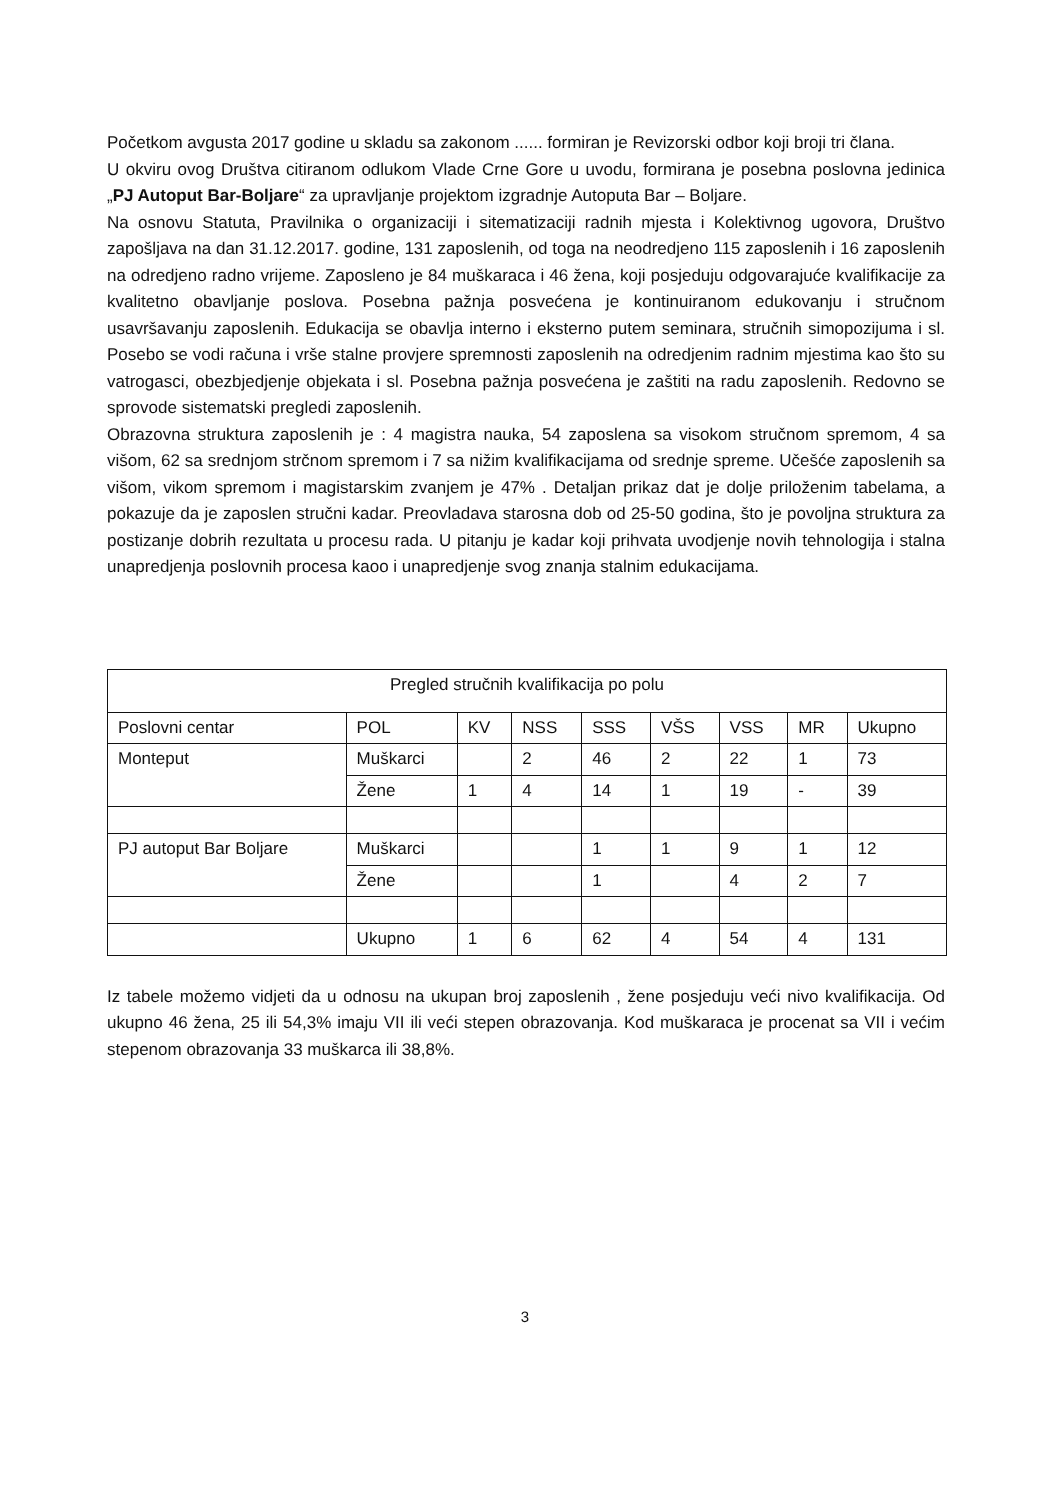Početkom avgusta 2017 godine u skladu sa zakonom ...... formiran je Revizorski odbor koji broji tri člana.
U okviru ovog Društva citiranom odlukom Vlade Crne Gore u uvodu, formirana je posebna poslovna jedinica „PJ Autoput Bar-Boljare“ za upravljanje projektom izgradnje Autoputa Bar – Boljare.
Na osnovu Statuta, Pravilnika o organizaciji i sitematizaciji radnih mjesta i Kolektivnog ugovora, Društvo zapošljava na dan 31.12.2017. godine, 131 zaposlenih, od toga na neodredjeno 115 zaposlenih i 16 zaposlenih na odredjeno radno vrijeme. Zaposleno je 84 muškaraca i 46 žena, koji posjeduju odgovarajuće kvalifikacije za kvalitetno obavljanje poslova. Posebna pažnja posvećena je kontinuiranom edukovanju i stručnom usavršavanju zaposlenih. Edukacija se obavlja interno i eksterno putem seminara, stručnih simopozijuma i sl. Posebo se vodi računa i vrše stalne provjere spremnosti zaposlenih na odredjenim radnim mjestima kao što su vatrogasci, obezbjedjenje objekata i sl. Posebna pažnja posvećena je zaštiti na radu zaposlenih. Redovno se sprovode sistematski pregledi zaposlenih.
Obrazovna struktura zaposlenih je : 4 magistra nauka, 54 zaposlena sa visokom stručnom spremom, 4 sa višom, 62 sa srednjom strčnom spremom i 7 sa nižim kvalifikacijama od srednje spreme. Učešće zaposlenih sa višom, vikom spremom i magistarskim zvanjem je 47% . Detaljan prikaz dat je dolje priloženim tabelama, a pokazuje da je zaposlen stručni kadar. Preovladava starosna dob od 25-50 godina, što je povoljna struktura za postizanje dobrih rezultata u procesu rada. U pitanju je kadar koji prihvata uvodjenje novih tehnologija i stalna unapredjenja poslovnih procesa kaoo i unapredjenje svog znanja stalnim edukacijama.
| Pregled stručnih kvalifikacija po polu | | | | | | | | |
| Poslovni centar | POL | KV | NSS | SSS | VŠS | VSS | MR | Ukupno |
| Monteput | Muškarci | | 2 | 46 | 2 | 22 | 1 | 73 |
| | Žene | 1 | 4 | 14 | 1 | 19 | - | 39 |
| PJ autoput Bar Boljare | Muškarci | | | 1 | 1 | 9 | 1 | 12 |
| | Žene | | | 1 | | 4 | 2 | 7 |
| | Ukupno | 1 | 6 | 62 | 4 | 54 | 4 | 131 |
Iz tabele možemo vidjeti da u odnosu na ukupan broj zaposlenih , žene posjeduju veći nivo kvalifikacija. Od ukupno 46 žena, 25 ili 54,3% imaju VII ili veći stepen obrazovanja. Kod muškaraca je procenat sa VII i većim stepenom obrazovanja 33 muškarca ili 38,8%.
3